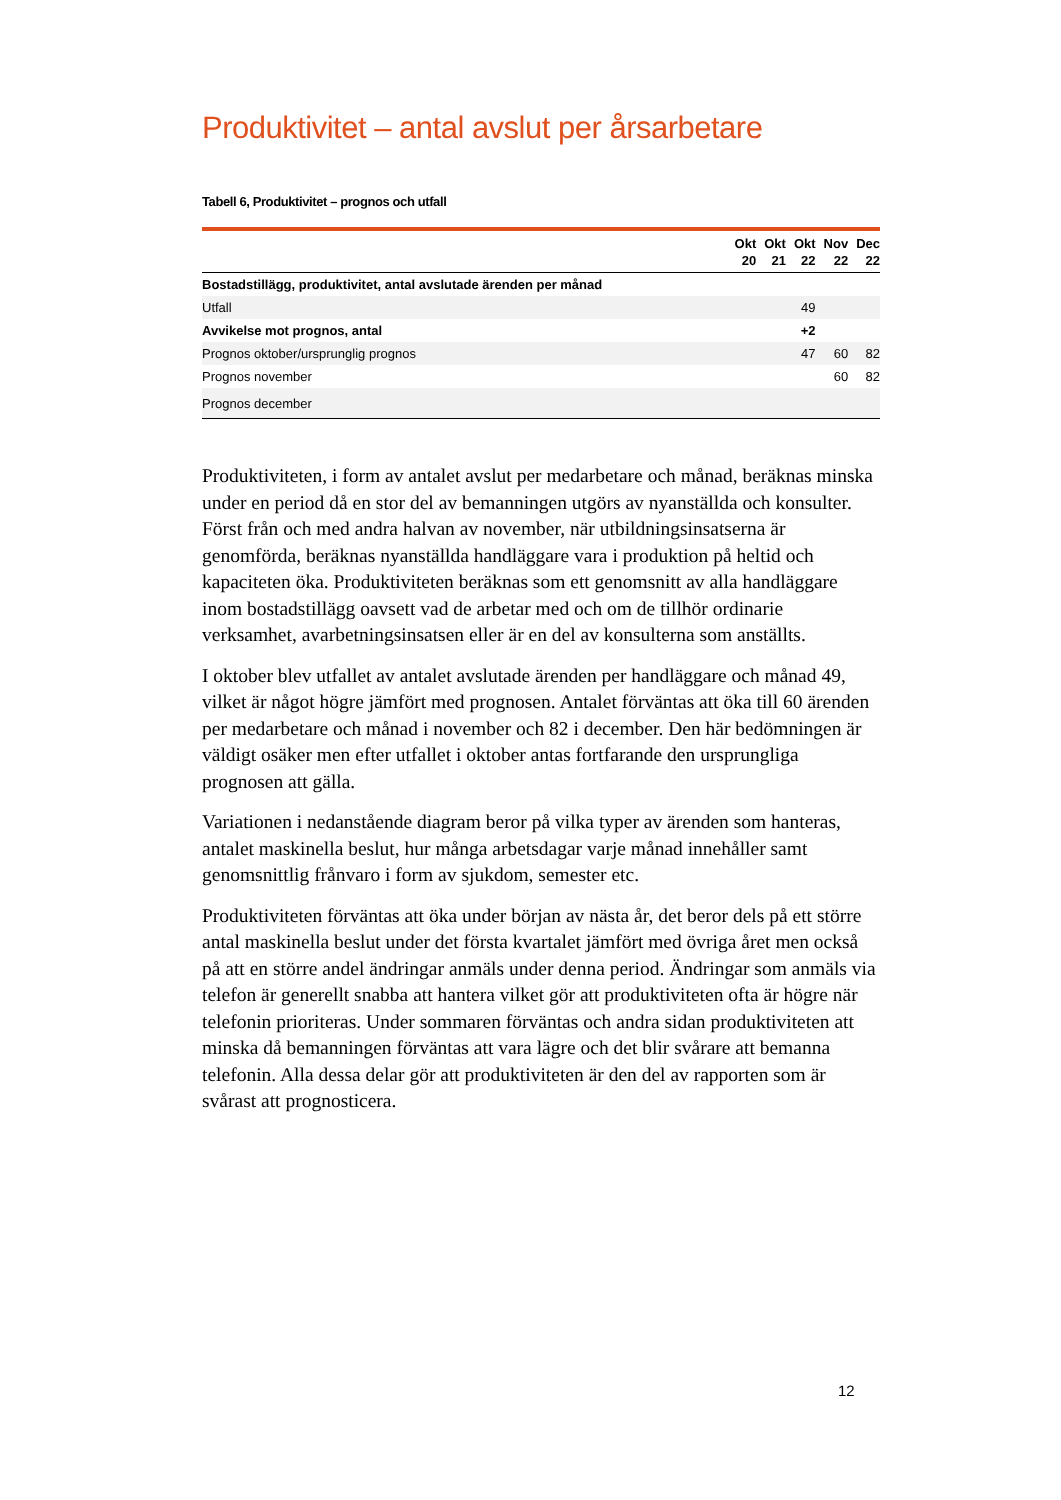Produktivitet – antal avslut per årsarbetare
Tabell 6, Produktivitet – prognos och utfall
| | Okt 20 | Okt 21 | Okt 22 | Nov 22 | Dec 22 |
| --- | --- | --- | --- | --- | --- |
| Bostadstillägg, produktivitet, antal avslutade ärenden per månad | | | | | |
| Utfall | | | 49 | | |
| Avvikelse mot prognos, antal | | | +2 | | |
| Prognos oktober/ursprunglig prognos | | | 47 | 60 | 82 |
| Prognos november | | | | 60 | 82 |
| Prognos december | | | | | |
Produktiviteten, i form av antalet avslut per medarbetare och månad, beräknas minska under en period då en stor del av bemanningen utgörs av nyanställda och konsulter. Först från och med andra halvan av november, när utbildningsinsatserna är genomförda, beräknas nyanställda handläggare vara i produktion på heltid och kapaciteten öka. Produktiviteten beräknas som ett genomsnitt av alla handläggare inom bostadstillägg oavsett vad de arbetar med och om de tillhör ordinarie verksamhet, avarbetningsinsatsen eller är en del av konsulterna som anställts.
I oktober blev utfallet av antalet avslutade ärenden per handläggare och månad 49, vilket är något högre jämfört med prognosen. Antalet förväntas att öka till 60 ärenden per medarbetare och månad i november och 82 i december. Den här bedömningen är väldigt osäker men efter utfallet i oktober antas fortfarande den ursprungliga prognosen att gälla.
Variationen i nedanstående diagram beror på vilka typer av ärenden som hanteras, antalet maskinella beslut, hur många arbetsdagar varje månad innehåller samt genomsnittlig frånvaro i form av sjukdom, semester etc.
Produktiviteten förväntas att öka under början av nästa år, det beror dels på ett större antal maskinella beslut under det första kvartalet jämfört med övriga året men också på att en större andel ändringar anmäls under denna period. Ändringar som anmäls via telefon är generellt snabba att hantera vilket gör att produktiviteten ofta är högre när telefonin prioriteras. Under sommaren förväntas och andra sidan produktiviteten att minska då bemanningen förväntas att vara lägre och det blir svårare att bemanna telefonin. Alla dessa delar gör att produktiviteten är den del av rapporten som är svårast att prognosticera.
12